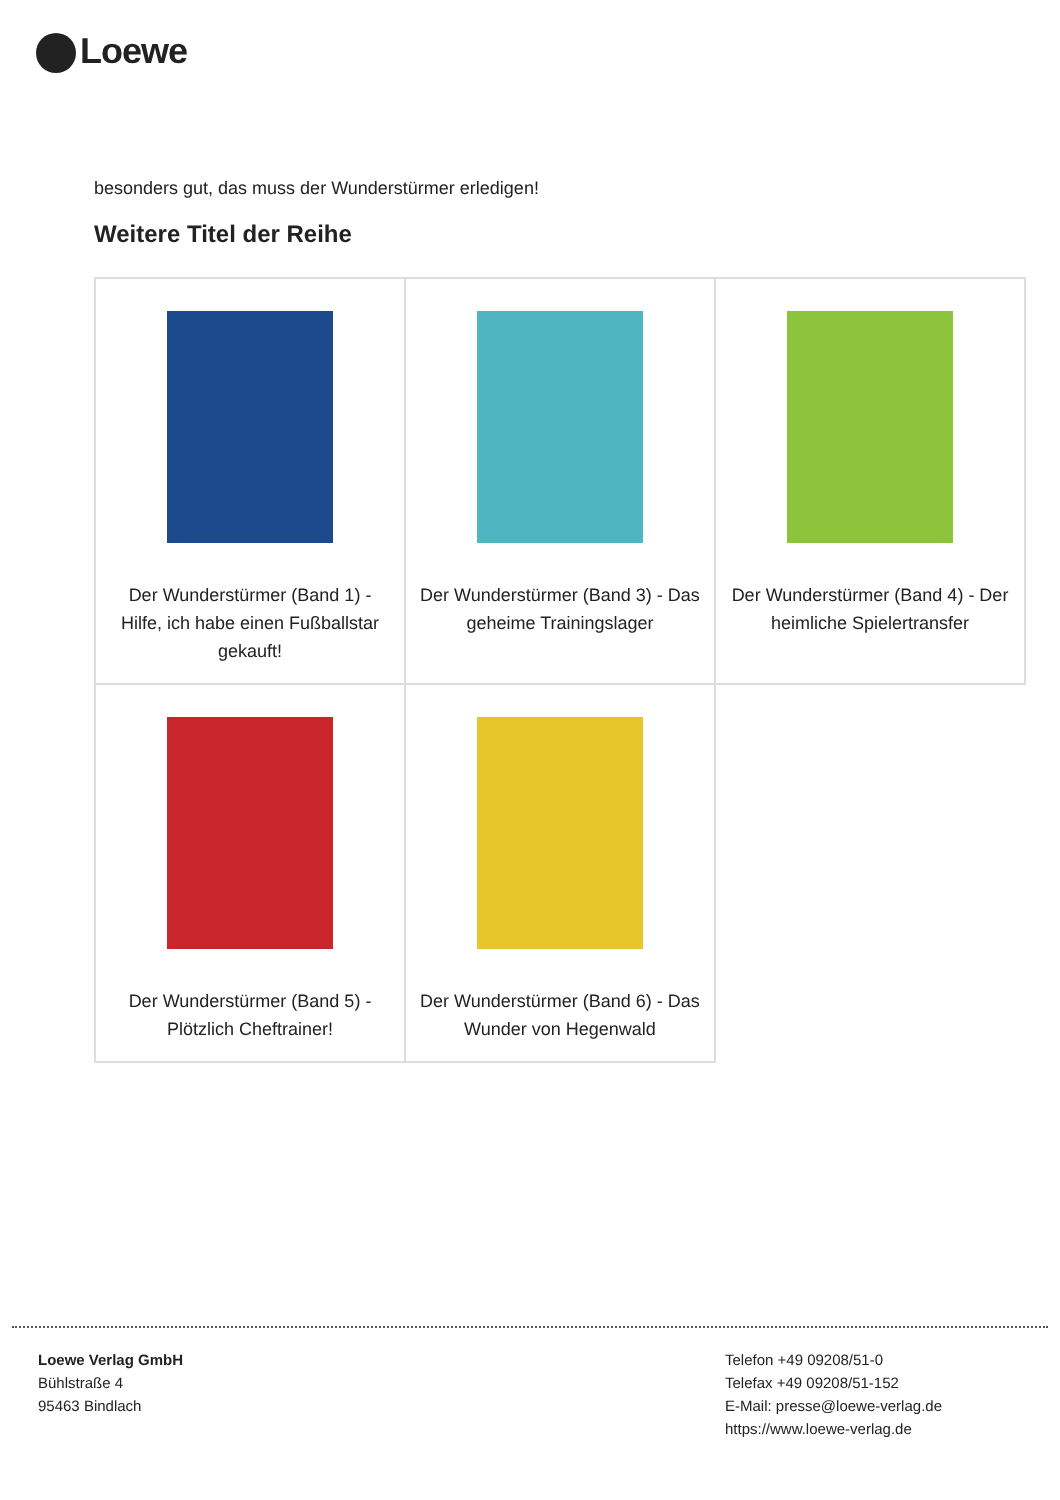Loewe
besonders gut, das muss der Wunderstürmer erledigen!
Weitere Titel der Reihe
| Der Wunderstürmer (Band 1) - Hilfe, ich habe einen Fußballstar gekauft! | Der Wunderstürmer (Band 3) - Das geheime Trainingslager | Der Wunderstürmer (Band 4) - Der heimliche Spielertransfer |
| Der Wunderstürmer (Band 5) - Plötzlich Cheftrainer! | Der Wunderstürmer (Band 6) - Das Wunder von Hegenwald | |
Loewe Verlag GmbH
Bühlstraße 4
95463 Bindlach
Telefon +49 09208/51-0
Telefax +49 09208/51-152
E-Mail: presse@loewe-verlag.de
https://www.loewe-verlag.de